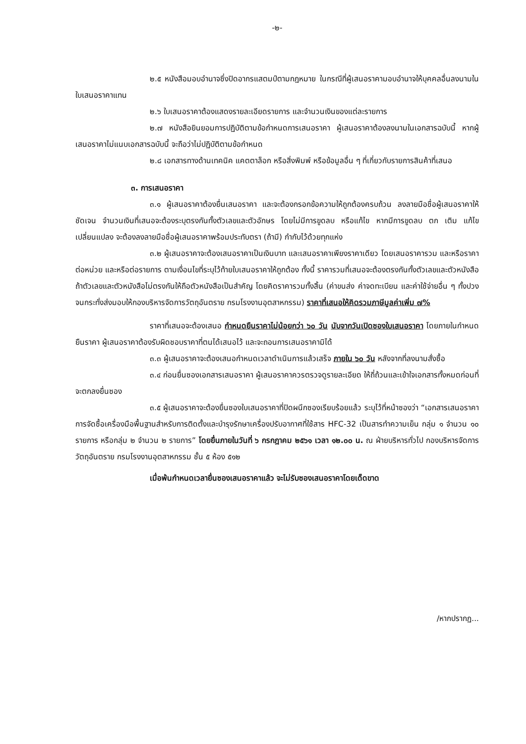-๒-
๒.๕ หนังสือมอบอำนาจซึ่งปิดอากรแสตมป์ตามกฎหมาย ในกรณีที่ผู้เสนอราคามอบอำนาจให้บุคคลอื่นลงนามในใบเสนอราคาแทน
๒.๖ ใบเสนอราคาต้องแสดงรายละเอียดรายการ และจำนวนเงินของแต่ละรายการ
๒.๗ หนังสือยินยอมการปฏิบัติตามข้อกำหนดการเสนอราคา ผู้เสนอราคาต้องลงนามในเอกสารฉบับนี้ หากผู้เสนอราคาไม่แนบเอกสารฉบับนี้ จะถือว่าไม่ปฏิบัติตามข้อกำหนด
๒.๘ เอกสารทางด้านเทคนิค แคตตาล็อก หรือสิ่งพิมพ์ หรือข้อมูลอื่น ๆ ที่เกี่ยวกับรายการสินค้าที่เสนอ
๓. การเสนอราคา
๓.๑ ผู้เสนอราคาต้องยื่นเสนอราคา และจะต้องกรอกข้อความให้ถูกต้องครบถ้วน ลงลายมือชื่อผู้เสนอราคาให้ชัดเจน จำนวนเงินที่เสนอจะต้องระบุตรงกันทั้งตัวเลขและตัวอักษร โดยไม่มีการขูดลบ หรือแก้ไข หากมีการขูดลบ ตก เติม แก้ไข เปลี่ยนแปลง จะต้องลงลายมือชื่อผู้เสนอราคาพร้อมประทับตรา (ถ้ามี) กำกับไว้ด้วยทุกแห่ง
๓.๒ ผู้เสนอราคาจะต้องเสนอราคาเป็นเงินบาท และเสนอราคาเพียงราคาเดียว โดยเสนอราคารวม และหรือราคาต่อหน่วย และหรือต่อรายการ ตามเงื่อนไขที่ระบุไว้ท้ายใบเสนอราคาให้ถูกต้อง ทั้งนี้ ราคารวมที่เสนอจะต้องตรงกันทั้งตัวเลขและตัวหนังสือ ถ้าตัวเลขและตัวหนังสือไม่ตรงกันให้ถือตัวหนังสือเป็นสำคัญ โดยคิดราคารวมทั้งสิ้น (ค่าขนส่ง ค่าจดทะเบียน และค่าใช้จ่ายอื่น ๆ ทั้งปวง จนกระทั่งส่งมอบให้กองบริหารจัดการวัตถุอันตราย กรมโรงงานอุตสาหกรรม) ราคาที่เสนอให้คิดรวมภาษีมูลค่าเพิ่ม ๗%
ราคาที่เสนอจะต้องเสนอ กำหนดยืนราคาไม่น้อยกว่า ๖๐ วัน นับจากวันเปิดซองใบเสนอราคา โดยภายในกำหนดยืนราคา ผู้เสนอราคาต้องรับผิดชอบราคาที่ตนได้เสนอไว้ และจะถอนการเสนอราคามิได้
๓.๓ ผู้เสนอราคาจะต้องเสนอกำหนดเวลาดำเนินการแล้วเสร็จ ภายใน ๖๐ วัน หลังจากที่ลงนามสั่งซื้อ
๓.๔ ก่อนยื่นซองเอกสารเสนอราคา ผู้เสนอราคาควรตรวจดูรายละเอียด ให้ถี่ถ้วนและเข้าใจเอกสารทั้งหมดก่อนที่จะตกลงยื่นซอง
๓.๕ ผู้เสนอราคาจะต้องยื่นซองใบเสนอราคาที่ปิดผนึกซองเรียบร้อยแล้ว ระบุไว้ที่หน้าซองว่า “เอกสารเสนอราคาการจัดซื้อเครื่องมือพื้นฐานสำหรับการติดตั้งและบำรุงรักษาเครื่องปรับอากาศที่ใช้สาร HFC-32 เป็นสารทำความเย็น กลุ่ม ๑ จำนวน ๑๐ รายการ หรือกลุ่ม ๒ จำนวน ๒ รายการ” โดยยื่นภายในวันที่ ๖ กรกฎาคม ๒๕๖๑ เวลา ๑๒.๐๐ น. ณ ฝ่ายบริหารทั่วไป กองบริหารจัดการวัตถุอันตราย กรมโรงงานอุตสาหกรรม ชั้น ๕ ห้อง ๕๑๒
เมื่อพ้นกำหนดเวลายื่นซองเสนอราคาแล้ว จะไม่รับซองเสนอราคาโดยเด็ดขาด
/หากปรากฏ...